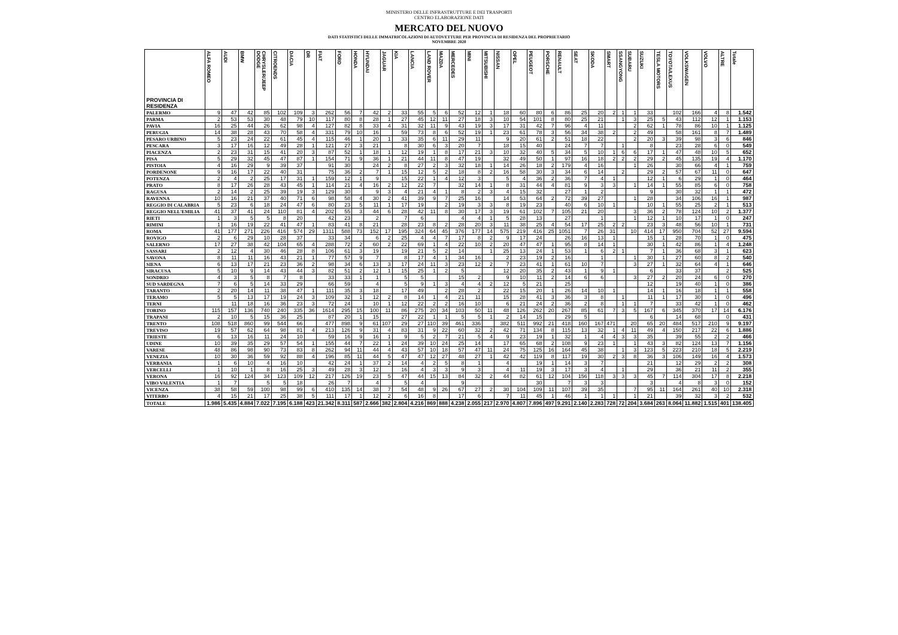MINISTERO DELLE INFRASTRUTTURE E DEI TRASPORTI
CENTRO ELABORAZIONE DATI
MERCATO DEL NUOVO
DATI STATISTICI DELLE IMMATRICOLAZIONI DI AUTOVETTURE PER PROVINCIA DI RESIDENZA DEL PROPRIETARIO
NOVEMBRE 2020
| PROVINCIA DI RESIDENZA | ALFA ROMEO | AUDI | BMW | CHRYSLER/JEEP DODGE | CITROENDS | DACIA | DR | FIAT | FORD | HONDA | HYUNDAI | JAGUAR | KIA | LANCIA | LAND ROVER | MAZDA | MERCEDES | MINI | MITSUBISHI | NISSAN | OPEL | PEUGEOT | PORSCHE | RENAULT | SEAT | SKODA | SMART | SSANGYONG | SUBARU | SUZUKI | TESLA MOTORS | TOYOTA/LEXUS | VOLKSWAGEN | VOLVO | ALTRE | Totale |
| --- | --- | --- | --- | --- | --- | --- | --- | --- | --- | --- | --- | --- | --- | --- | --- | --- | --- | --- | --- | --- | --- | --- | --- | --- | --- | --- | --- | --- | --- | --- | --- | --- | --- | --- | --- | --- |
| PALERMO | 9 | 47 | 42 | 85 | 102 | 109 | 3 | 262 | 56 | 7 | 42 | 2 | 33 | 55 | 5 | 6 | 52 | 12 | 1 | 18 | 60 | 80 | 6 | 86 | 25 | 20 | 2 | 1 | 1 | 33 | | 102 | 166 | 4 | 8 | 1.542 |
| PARMA | 2 | 53 | 53 | 30 | 48 | 79 | 10 | 117 | 80 | 8 | 28 | 1 | 27 | 45 | 12 | 11 | 27 | 18 | 3 | 10 | 54 | 101 | 8 | 80 | 25 | 21 | | 1 | 3 | 25 | 5 | 43 | 112 | 12 | 1 | 1.153 |
| PAVIA | 16 | 25 | 44 | 26 | 62 | 98 | 4 | 127 | 82 | 8 | 33 | 4 | 31 | 32 | 11 | 9 | 43 | 19 | 3 | 17 | 31 | 42 | 7 | 96 | 4 | 11 | | | 2 | 62 | 1 | 78 | 86 | 10 | 1 | 1.125 |
| PERUGIA | 14 | 38 | 28 | 43 | 70 | 58 | 4 | 331 | 79 | 10 | 16 | | 59 | 73 | 8 | 6 | 52 | 19 | 1 | 23 | 61 | 78 | 3 | 56 | 34 | 38 | 2 | | 2 | 49 | | 58 | 161 | 8 | 7 | 1.489 |
| PESARO URBINO | 5 | 23 | 24 | 22 | 61 | 45 | 4 | 115 | 46 | 1 | 20 | 1 | 33 | 35 | 6 | 11 | 29 | 11 | | 9 | 20 | 61 | 2 | 51 | 18 | 22 | | | 2 | 20 | 3 | 39 | 98 | 3 | 6 | 846 |
| PESCARA | 3 | 17 | 16 | 12 | 49 | 28 | 1 | 121 | 27 | 3 | 21 | | 8 | 30 | 6 | 3 | 20 | 7 | | 18 | 15 | 40 | | 24 | 7 | 7 | | 1 | | 8 | | 23 | 28 | 6 | 0 | 549 |
| PIACENZA | 2 | 23 | 31 | 15 | 41 | 20 | 3 | 87 | 52 | 1 | 18 | 1 | 12 | 19 | 1 | 8 | 17 | 21 | 3 | 10 | 32 | 40 | 5 | 34 | 5 | 10 | 1 | 6 | 6 | 17 | 1 | 47 | 48 | 10 | 5 | 652 |
| PISA | 5 | 29 | 32 | 45 | 47 | 87 | 1 | 154 | 71 | 9 | 36 | 1 | 21 | 44 | 11 | 8 | 47 | 19 | | 32 | 49 | 50 | 1 | 97 | 16 | 18 | 2 | 2 | 2 | 29 | 2 | 45 | 135 | 19 | 4 | 1.170 |
| PISTOIA | 4 | 16 | 29 | 9 | 39 | 37 | | 91 | 30 | | 24 | 2 | 8 | 27 | 2 | 3 | 32 | 18 | 1 | 14 | 26 | 18 | 2 | 179 | 4 | 16 | | | 1 | 26 | | 30 | 66 | 4 | 1 | 759 |
| PORDENONE | 9 | 16 | 17 | 22 | 40 | 31 | | 75 | 36 | 2 | 7 | 1 | 15 | 12 | 5 | 2 | 18 | 8 | 2 | 16 | 58 | 30 | 3 | 34 | 6 | 14 | | 2 | | 29 | 2 | 57 | 67 | 11 | 0 | 647 |
| POTENZA | 2 | 4 | 2 | 25 | 17 | 31 | 1 | 159 | 12 | 1 | 9 | | 15 | 22 | 1 | 4 | 12 | 3 | | 5 | 4 | 36 | 2 | 36 | 7 | 4 | 1 | | | 12 | 1 | 6 | 29 | 1 | 0 | 464 |
| PRATO | 8 | 17 | 26 | 28 | 43 | 45 | 1 | 114 | 21 | 4 | 16 | 2 | 12 | 22 | 7 | | 32 | 14 | 1 | 8 | 31 | 44 | 4 | 81 | 9 | 3 | 3 | | 1 | 14 | 1 | 55 | 85 | 6 | 0 | 758 |
| RAGUSA | 2 | 14 | 2 | 25 | 39 | 19 | 3 | 129 | 30 | | 9 | 3 | 4 | 21 | 4 | 1 | 8 | 2 | 3 | 4 | 15 | 32 | | 27 | 1 | 2 | | | | 9 | | 30 | 32 | 1 | 1 | 472 |
| RAVENNA | 10 | 16 | 21 | 37 | 40 | 71 | 6 | 98 | 58 | 4 | 30 | 2 | 41 | 39 | 9 | 7 | 25 | 16 | | 14 | 53 | 64 | 2 | 72 | 39 | 27 | | | 1 | 28 | | 34 | 106 | 16 | 1 | 987 |
| REGGIO DI CALABRIA | 5 | 23 | 6 | 18 | 24 | 47 | 6 | 80 | 23 | 5 | 11 | 1 | 17 | 19 | | 2 | 19 | 3 | 3 | 8 | 19 | 23 | | 40 | 6 | 10 | 1 | | | 10 | 1 | 55 | 25 | 2 | 1 | 513 |
| REGGIO NELL'EMILIA | 41 | 37 | 41 | 24 | 110 | 81 | 4 | 202 | 55 | 3 | 44 | 6 | 28 | 42 | 11 | 8 | 30 | 17 | 3 | 19 | 61 | 102 | 7 | 105 | 21 | 20 | | | 3 | 36 | 2 | 78 | 124 | 10 | 2 | 1.377 |
| RIETI | 1 | 3 | 5 | 5 | 8 | 20 | | 42 | 23 | | 2 | | 7 | 6 | | | 4 | 4 | 1 | 5 | 28 | 13 | | 27 | | 1 | | | 1 | 12 | 1 | 10 | 17 | 1 | 0 | 247 |
| RIMINI | 1 | 16 | 19 | 22 | 41 | 47 | 1 | 83 | 41 | 8 | 21 | | 28 | 23 | 8 | 2 | 28 | 20 | 3 | 11 | 38 | 25 | 4 | 54 | 17 | 25 | 2 | 2 | | 23 | 3 | 48 | 56 | 10 | 1 | 731 |
| ROMA | 41 | 177 | 271 | 226 | 416 | 574 | 29 | 1311 | 588 | 73 | 152 | 17 | 195 | 324 | 64 | 45 | 376 | 177 | 14 | 575 | 219 | 416 | 25 | 1051 | 7 | 26 | 31 | | 10 | 414 | 17 | 950 | 704 | 52 | 27 | 9.594 |
| ROVIGO | 2 | 6 | 29 | 10 | 28 | 37 | | 33 | 34 | | 6 | 2 | 25 | 4 | 4 | 7 | 17 | 8 | 2 | 9 | 17 | 24 | | 26 | 16 | 13 | 1 | | | 15 | 1 | 28 | 70 | 1 | 0 | 475 |
| SALERNO | 17 | 27 | 38 | 42 | 104 | 65 | 4 | 288 | 72 | 2 | 60 | 2 | 22 | 69 | 1 | 4 | 22 | 10 | 2 | 20 | 47 | 47 | 1 | 95 | 8 | 14 | 1 | | | 30 | 1 | 42 | 86 | 1 | 4 | 1.248 |
| SASSARI | 2 | 12 | 4 | 30 | 46 | 28 | 8 | 106 | 61 | 3 | 19 | | 19 | 21 | 5 | 2 | 14 | | 1 | 25 | 13 | 24 | 1 | 53 | 1 | 6 | 2 | 1 | | 7 | 1 | 36 | 68 | 3 | 1 | 623 |
| SAVONA | 8 | 11 | 11 | 16 | 43 | 21 | 1 | 77 | 57 | 9 | 7 | | 8 | 17 | 4 | 1 | 34 | 16 | | 2 | 23 | 19 | 2 | 16 | | 1 | | | 1 | 30 | 1 | 27 | 60 | 8 | 2 | 540 |
| SIENA | 6 | 13 | 17 | 21 | 23 | 36 | 2 | 98 | 34 | 6 | 13 | 3 | 17 | 24 | 11 | 3 | 23 | 12 | 2 | 7 | 23 | 41 | 1 | 61 | 10 | 7 | | | 3 | 27 | 1 | 32 | 64 | 4 | 1 | 646 |
| SIRACUSA | 5 | 10 | 9 | 14 | 43 | 44 | 3 | 82 | 51 | 2 | 12 | 1 | 15 | 25 | 1 | 2 | 5 | | | 12 | 20 | 35 | 2 | 43 | 1 | 9 | 1 | | | 6 | | 33 | 37 | | 2 | 525 |
| SONDRIO | 4 | 3 | 5 | 8 | 7 | 8 | | 33 | 33 | 1 | 1 | | 5 | 5 | | | 15 | 2 | | 9 | 10 | 11 | 2 | 14 | 6 | 6 | | | 3 | 27 | 2 | 20 | 24 | 6 | 0 | 270 |
| SUD SARDEGNA | 7 | 6 | 5 | 14 | 33 | 29 | | 66 | 59 | | 4 | | 5 | 9 | 1 | 3 | 4 | 4 | 2 | 12 | 5 | 21 | | 25 | | | | | | 12 | | 19 | 40 | 1 | 0 | 386 |
| TARANTO | 2 | 20 | 14 | 11 | 38 | 47 | 1 | 111 | 35 | 3 | 18 | | 17 | 49 | | 2 | 28 | 2 | | 22 | 15 | 20 | 1 | 26 | 14 | 10 | 1 | | | 14 | 1 | 16 | 18 | 1 | 1 | 558 |
| TERAMO | 5 | 5 | 13 | 17 | 19 | 24 | 3 | 109 | 32 | 1 | 12 | 2 | 8 | 14 | 1 | 4 | 21 | 11 | | 15 | 28 | 41 | 3 | 36 | 3 | 8 | | 1 | | 11 | 1 | 17 | 30 | 1 | 0 | 496 |
| TERNI | | 11 | 18 | 16 | 36 | 23 | 3 | 72 | 24 | | 10 | 1 | 12 | 22 | 2 | 2 | 16 | 10 | | 6 | 21 | 24 | 2 | 36 | 2 | 8 | | 1 | 1 | 7 | | 33 | 42 | 1 | 0 | 462 |
| TORINO | 115 | 157 | 136 | 740 | 240 | 335 | 36 | 1614 | 295 | 15 | 100 | 11 | 86 | 275 | 20 | 34 | 103 | 50 | 11 | 48 | 126 | 262 | 20 | 267 | 85 | 61 | 7 | 3 | 5 | 167 | 6 | 345 | 370 | 17 | 14 | 6.176 |
| TRAPANI | 2 | 10 | 5 | 15 | 36 | 25 | | 87 | 20 | 1 | 15 | | 27 | 22 | 1 | 1 | 5 | 5 | 1 | 2 | 14 | 15 | | 29 | 5 | | | | | 6 | | 14 | 68 | | 0 | 431 |
| TRENTO | 108 | 518 | 860 | 99 | 544 | 66 | | 477 | 898 | 9 | 61 | 107 | 29 | 27 | 110 | 39 | 461 | 336 | | 382 | 511 | 992 | 21 | 418 | 160 | 167 | 471 | | 20 | 65 | 20 | 484 | 517 | 210 | 9 | 9.197 |
| TREVISO | 19 | 57 | 62 | 64 | 98 | 81 | 4 | 213 | 126 | 9 | 31 | 4 | 83 | 31 | 9 | 22 | 60 | 32 | 2 | 42 | 71 | 134 | 8 | 115 | 13 | 32 | 1 | 4 | 11 | 49 | 4 | 150 | 217 | 22 | 6 | 1.886 |
| TRIESTE | 6 | 13 | 16 | 11 | 24 | 10 | | 59 | 16 | 9 | 16 | 1 | 9 | 5 | 2 | 7 | 21 | 5 | 4 | 9 | 23 | 19 | 1 | 32 | 1 | 4 | 4 | 3 | 3 | 35 | | 39 | 55 | 2 | 2 | 466 |
| UDINE | 10 | 39 | 35 | 29 | 57 | 54 | 1 | 155 | 44 | 7 | 22 | 1 | 24 | 39 | 10 | 24 | 25 | 14 | | 17 | 65 | 68 | 2 | 108 | 9 | 23 | 1 | | 1 | 43 | 3 | 82 | 124 | 13 | 7 | 1.156 |
| VARESE | 48 | 86 | 98 | 90 | 73 | 83 | 8 | 262 | 94 | 11 | 44 | 4 | 43 | 57 | 10 | 18 | 57 | 47 | 11 | 24 | 75 | 125 | 16 | 164 | 45 | 38 | | 1 | 3 | 123 | 5 | 223 | 210 | 18 | 5 | 2.219 |
| VENEZIA | 10 | 30 | 36 | 59 | 92 | 88 | 4 | 196 | 85 | 11 | 44 | 5 | 47 | 47 | 12 | 27 | 48 | 27 | 1 | 42 | 42 | 119 | 8 | 117 | 19 | 30 | 2 | 3 | 8 | 36 | 3 | 106 | 149 | 16 | 4 | 1.573 |
| VERBANIA | 1 | 6 | 10 | 4 | 16 | 10 | | 42 | 24 | 1 | 37 | 2 | 14 | 4 | 2 | 5 | 8 | 1 | | 4 | | 19 | 1 | 14 | 3 | 7 | | | | 21 | | 12 | 29 | 2 | 2 | 308 |
| VERCELLI | 1 | 10 | 1 | 8 | 16 | 25 | 3 | 49 | 28 | 3 | 12 | | 16 | 4 | 3 | 3 | 9 | 3 | | 4 | 11 | 19 | 3 | 17 | 3 | 4 | | 1 | | 29 | | 36 | 21 | 11 | 2 | 355 |
| VERONA | 16 | 92 | 124 | 34 | 123 | 109 | 12 | 217 | 126 | 19 | 23 | 5 | 47 | 44 | 15 | 13 | 84 | 32 | 2 | 44 | 82 | 61 | 12 | 104 | 156 | 118 | 3 | 3 | 3 | 45 | 7 | 114 | 304 | 17 | 8 | 2.218 |
| VIBO VALENTIA | 1 | 7 | | 5 | 5 | 18 | | 26 | 7 | | 4 | | 5 | 4 | | | 9 | | | | | 30 | | 7 | 3 | 3 | | | | 3 | | 4 | 8 | 3 | 0 | 152 |
| VICENZA | 38 | 58 | 59 | 100 | 98 | 99 | 6 | 410 | 135 | 14 | 38 | 7 | 54 | 48 | 9 | 26 | 67 | 27 | 2 | 30 | 104 | 109 | 11 | 107 | 39 | 35 | | | 7 | 95 | 11 | 164 | 261 | 40 | 10 | 2.318 |
| VITERBO | 4 | 15 | 21 | 17 | 25 | 38 | 5 | 111 | 17 | 1 | 12 | 2 | 6 | 16 | 8 | | 17 | 6 | | 7 | 11 | 45 | 1 | 46 | 1 | 1 | 1 | | 1 | 21 | | 39 | 32 | 3 | 2 | 532 |
| TOTALE | 1.986 | 5.435 | 4.884 | 7.022 | 7.195 | 6.188 | 423 | 21.342 | 8.311 | 587 | 2.666 | 382 | 2.804 | 4.216 | 869 | 888 | 4.238 | 2.055 | 217 | 2.970 | 4.807 | 7.896 | 497 | 9.291 | 2.140 | 2.283 | 728 | 72 | 204 | 3.684 | 263 | 8.064 | 11.882 | 1.515 | 401 | 138.405 |